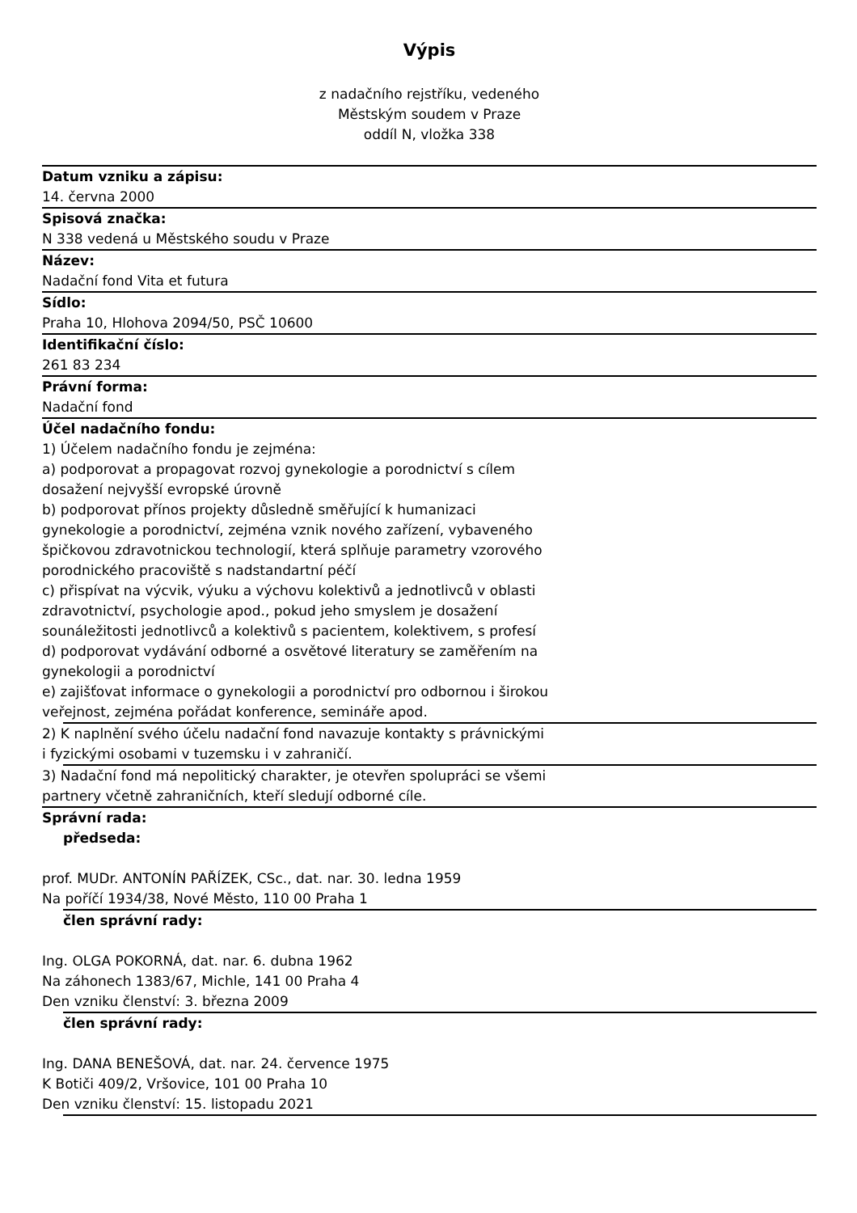Výpis
z nadačního rejstříku, vedeného
Městským soudem v Praze
oddíl N, vložka 338
Datum vzniku a zápisu:
14. června 2000
Spisová značka:
N 338 vedená u Městského soudu v Praze
Název:
Nadační fond Vita et futura
Sídlo:
Praha 10, Hlohova 2094/50, PSČ 10600
Identifikační číslo:
261 83 234
Právní forma:
Nadační fond
Účel nadačního fondu:
1) Účelem nadačního fondu je zejména:
a) podporovat a propagovat rozvoj gynekologie a porodnictví s cílem dosažení nejvyšší evropské úrovně
b) podporovat přínos projekty důsledně směřující k humanizaci gynekologie a porodnictví, zejména vznik nového zařízení, vybaveného špičkovou zdravotnickou technologií, která splňuje parametry vzorového porodnického pracoviště s nadstandartní péčí
c) přispívat na výcvik, výuku a výchovu kolektivů a jednotlivců v oblasti zdravotnictví, psychologie apod., pokud jeho smyslem je dosažení sounáležitosti jednotlivců a kolektivů s pacientem, kolektivem, s profesí
d) podporovat vydávání odborné a osvětové literatury se zaměřením na gynekologii a porodnictví
e) zajišťovat informace o gynekologii a porodnictví pro odbornou i širokou veřejnost, zejména pořádat konference, semináře apod.
2) K naplnění svého účelu nadační fond navazuje kontakty s právnickými i fyzickými osobami v tuzemsku i v zahraničí.
3) Nadační fond má nepolitický charakter, je otevřen spolupráci se všemi partnery včetně zahraničních, kteří sledují odborné cíle.
Správní rada:
předseda:
prof. MUDr. ANTONÍN PAŘÍZEK, CSc., dat. nar. 30. ledna 1959
Na poříčí 1934/38, Nové Město, 110 00 Praha 1
člen správní rady:
Ing. OLGA POKORNÁ, dat. nar. 6. dubna 1962
Na záhonech 1383/67, Michle, 141 00 Praha 4
Den vzniku členství: 3. března 2009
člen správní rady:
Ing. DANA BENEŠOVÁ, dat. nar. 24. července 1975
K Botiči 409/2, Vršovice, 101 00 Praha 10
Den vzniku členství: 15. listopadu 2021